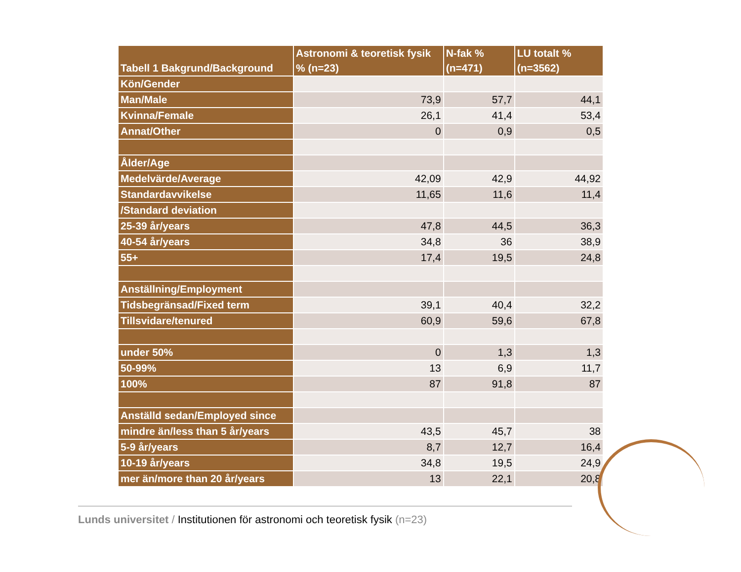| Tabell 1 Bakgrund/Background | Astronomi & teoretisk fysik % (n=23) | N-fak % (n=471) | LU totalt % (n=3562) |
| --- | --- | --- | --- |
| Kön/Gender | | | |
| Man/Male | 73,9 | 57,7 | 44,1 |
| Kvinna/Female | 26,1 | 41,4 | 53,4 |
| Annat/Other | 0 | 0,9 | 0,5 |
| Ålder/Age | | | |
| Medelvärde/Average | 42,09 | 42,9 | 44,92 |
| Standardavvikelse | 11,65 | 11,6 | 11,4 |
| /Standard deviation | | | |
| 25-39 år/years | 47,8 | 44,5 | 36,3 |
| 40-54 år/years | 34,8 | 36 | 38,9 |
| 55+ | 17,4 | 19,5 | 24,8 |
| Anställning/Employment | | | |
| Tidsbegränsad/Fixed term | 39,1 | 40,4 | 32,2 |
| Tillsvidare/tenured | 60,9 | 59,6 | 67,8 |
| under 50% | 0 | 1,3 | 1,3 |
| 50-99% | 13 | 6,9 | 11,7 |
| 100% | 87 | 91,8 | 87 |
| Anställd sedan/Employed since | | | |
| mindre än/less than 5 år/years | 43,5 | 45,7 | 38 |
| 5-9 år/years | 8,7 | 12,7 | 16,4 |
| 10-19 år/years | 34,8 | 19,5 | 24,9 |
| mer än/more than 20 år/years | 13 | 22,1 | 20,8 |
Lunds universitet / Institutionen för astronomi och teoretisk fysik (n=23)